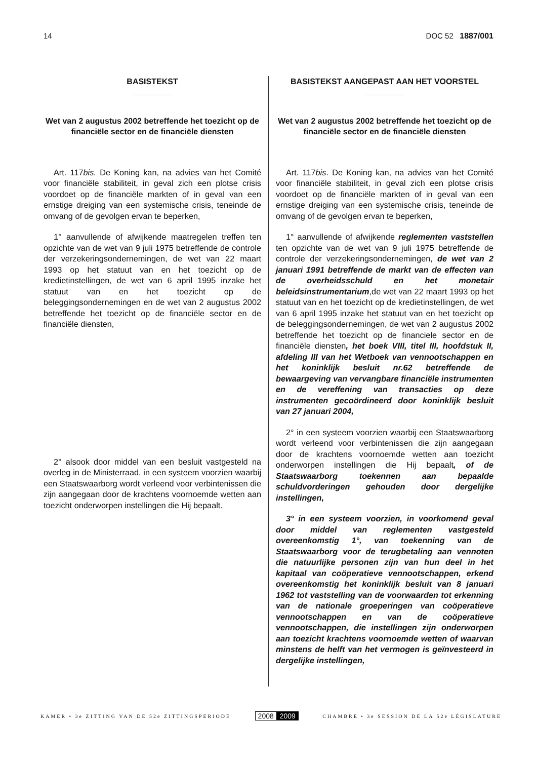14 DOC 52 1887/001
BASISTEKST
Wet van 2 augustus 2002 betreffende het toezicht op de financiële sector en de financiële diensten
Art. 117bis. De Koning kan, na advies van het Comité voor financiële stabiliteit, in geval zich een plotse crisis voordoet op de financiële markten of in geval van een ernstige dreiging van een systemische crisis, teneinde de omvang of de gevolgen ervan te beperken,
1° aanvullende of afwijkende maatregelen treffen ten opzichte van de wet van 9 juli 1975 betreffende de controle der verzekeringsondernemingen, de wet van 22 maart 1993 op het statuut van en het toezicht op de kredietinstellingen, de wet van 6 april 1995 inzake het statuut van en het toezicht op de beleggingsondernemingen en de wet van 2 augustus 2002 betreffende het toezicht op de financiële sector en de financiële diensten,
2° alsook door middel van een besluit vastgesteld na overleg in de Ministerraad, in een systeem voorzien waarbij een Staatswaarborg wordt verleend voor verbintenissen die zijn aangegaan door de krachtens voornoemde wetten aan toezicht onderworpen instellingen die Hij bepaalt.
BASISTEKST AANGEPAST AAN HET VOORSTEL
Wet van 2 augustus 2002 betreffende het toezicht op de financiële sector en de financiële diensten
Art. 117bis. De Koning kan, na advies van het Comité voor financiële stabiliteit, in geval zich een plotse crisis voordoet op de financiële markten of in geval van een ernstige dreiging van een systemische crisis, teneinde de omvang of de gevolgen ervan te beperken,
1° aanvullende of afwijkende reglementen vaststellen ten opzichte van de wet van 9 juli 1975 betreffende de controle der verzekeringsondernemingen, de wet van 2 januari 1991 betreffende de markt van de effecten van de overheidsschuld en het monetair beleidsinstrumentarium,de wet van 22 maart 1993 op het statuut van en het toezicht op de kredietinstellingen, de wet van 6 april 1995 inzake het statuut van en het toezicht op de beleggingsondernemingen, de wet van 2 augustus 2002 betreffende het toezicht op de financiele sector en de financiële diensten, het boek VIII, titel III, hoofdstuk II, afdeling III van het Wetboek van vennootschappen en het koninklijk besluit nr.62 betreffende de bewaargeving van vervangbare financiële instrumenten en de vereffening van transacties op deze instrumenten gecoördineerd door koninklijk besluit van 27 januari 2004,
2° in een systeem voorzien waarbij een Staatswaarborg wordt verleend voor verbintenissen die zijn aangegaan door de krachtens voornoemde wetten aan toezicht onderworpen instellingen die Hij bepaalt, of de Staatswaarborg toekennen aan bepaalde schuldvorderingen gehouden door dergelijke instellingen,
3° in een systeem voorzien, in voorkomend geval door middel van reglementen vastgesteld overeenkomstig 1°, van toekenning van de Staatswaarborg voor de terugbetaling aan vennoten die natuurlijke personen zijn van hun deel in het kapitaal van coöperatieve vennootschappen, erkend overeenkomstig het koninklijk besluit van 8 januari 1962 tot vaststelling van de voorwaarden tot erkenning van de nationale groeperingen van coöperatieve vennootschappen en van de coöperatieve vennootschappen, die instellingen zijn onderworpen aan toezicht krachtens voornoemde wetten of waarvan minstens de helft van het vermogen is geïnvesteerd in dergelijke instellingen,
KAMER • 3e ZITTING VAN DE 52e ZITTINGSPERIODE 2008 2009 CHAMBRE • 3e SESSION DE LA 52e LÉGISLATURE